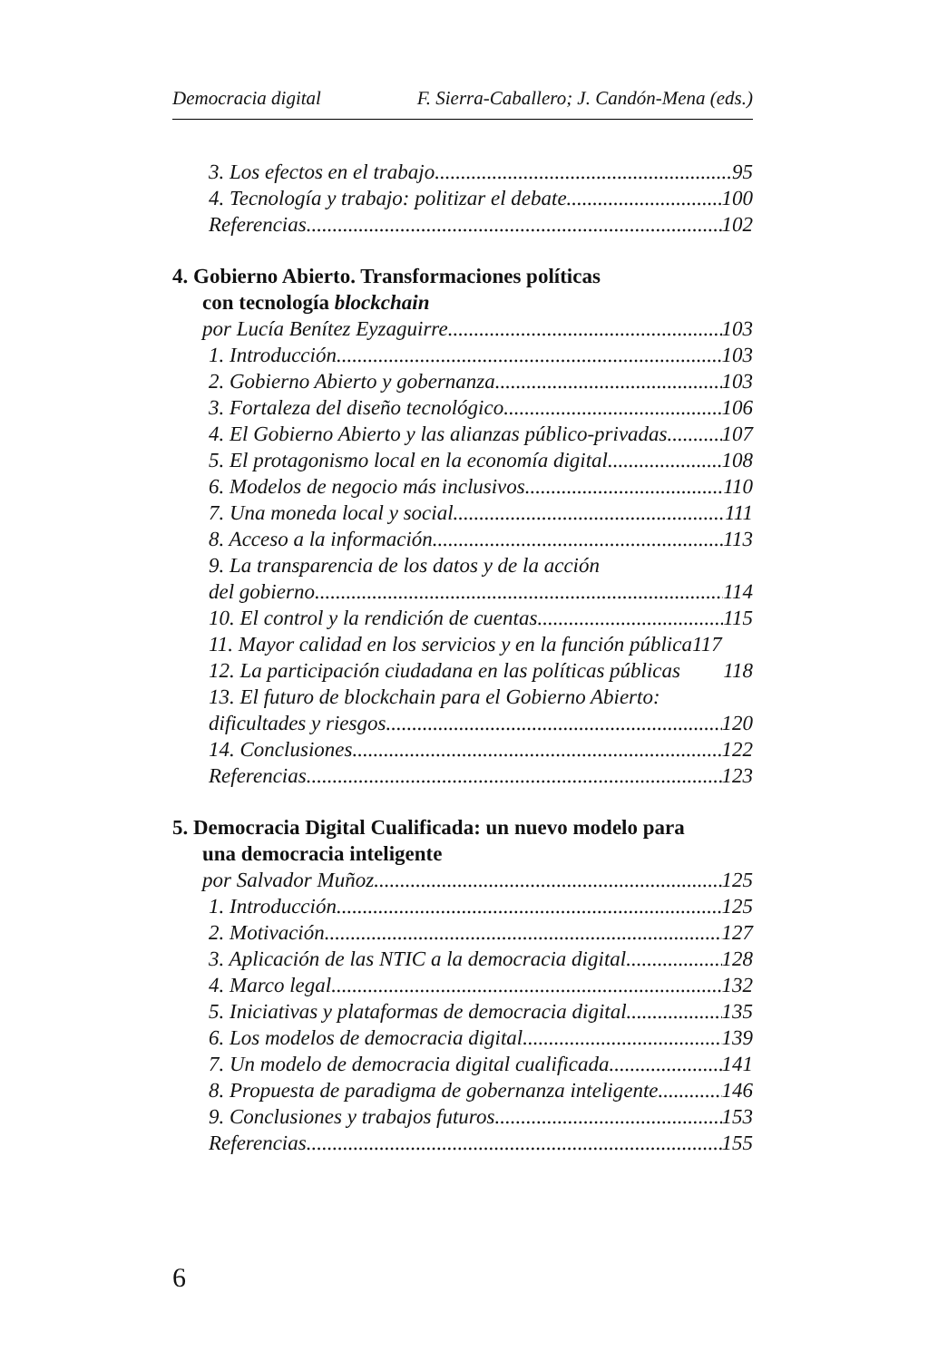Democracia digital F. Sierra-Caballero; J. Candón-Mena (eds.)
3. Los efectos en el trabajo 95
4. Tecnología y trabajo: politizar el debate 100
Referencias 102
4. Gobierno Abierto. Transformaciones políticas
con tecnología blockchain
por Lucía Benítez Eyzaguirre 103
1. Introducción 103
2. Gobierno Abierto y gobernanza 103
3. Fortaleza del diseño tecnológico 106
4. El Gobierno Abierto y las alianzas público-privadas 107
5. El protagonismo local en la economía digital 108
6. Modelos de negocio más inclusivos 110
7. Una moneda local y social 111
8. Acceso a la información 113
9. La transparencia de los datos y de la acción
del gobierno 114
10. El control y la rendición de cuentas 115
11. Mayor calidad en los servicios y en la función pública 117
12. La participación ciudadana en las políticas públicas 118
13. El futuro de blockchain para el Gobierno Abierto:
dificultades y riesgos 120
14. Conclusiones 122
Referencias 123
5. Democracia Digital Cualificada: un nuevo modelo para
una democracia inteligente
por Salvador Muñoz 125
1. Introducción 125
2. Motivación 127
3. Aplicación de las NTIC a la democracia digital 128
4. Marco legal 132
5. Iniciativas y plataformas de democracia digital 135
6. Los modelos de democracia digital 139
7. Un modelo de democracia digital cualificada 141
8. Propuesta de paradigma de gobernanza inteligente. 146
9. Conclusiones y trabajos futuros 153
Referencias 155
6